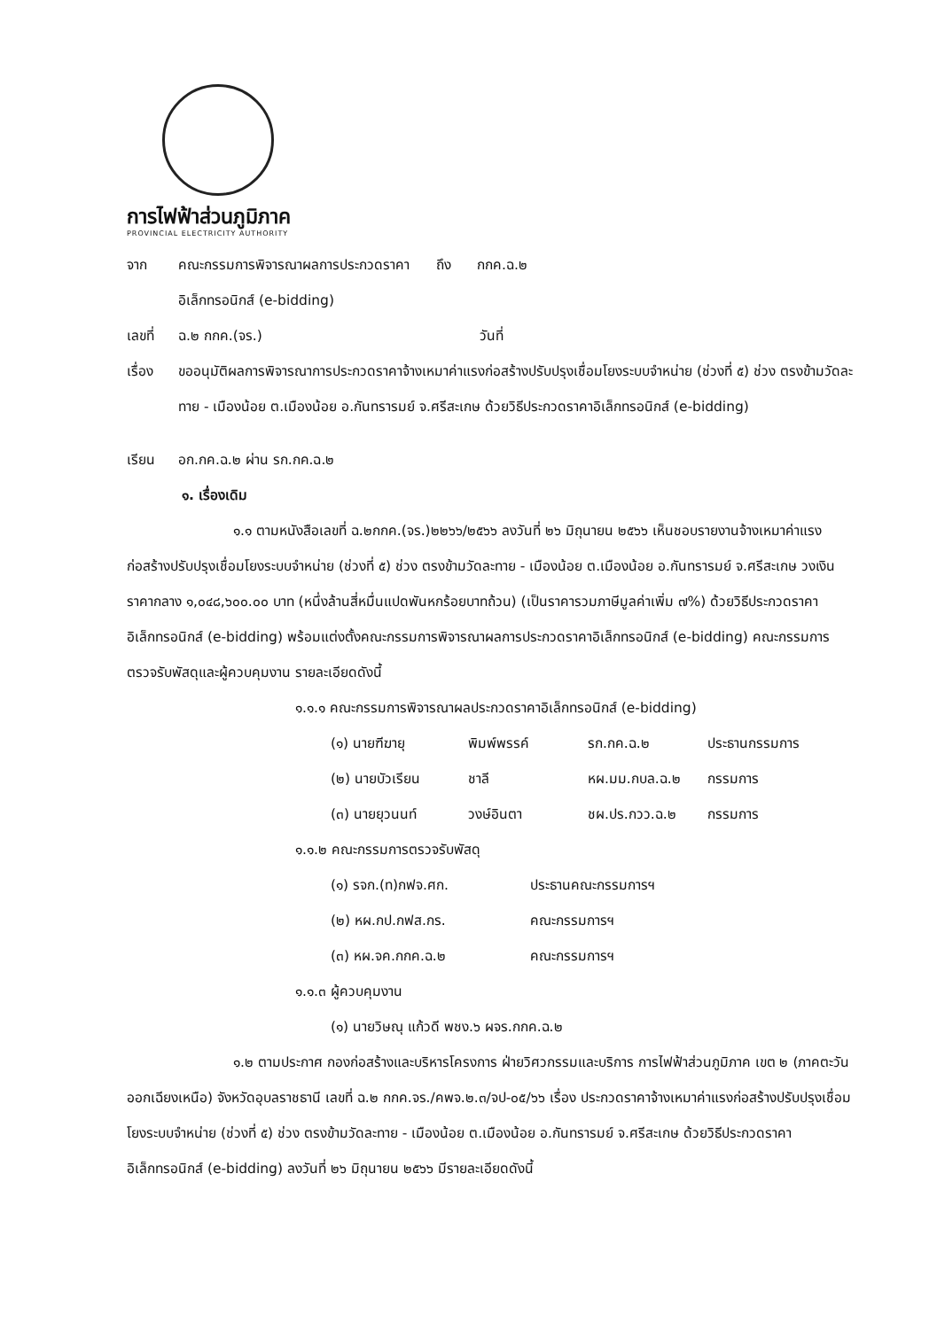การไฟฟ้าส่วนภูมิภาค
PROVINCIAL ELECTRICITY AUTHORITY
จาก คณะกรรมการพิจารณาผลการประกวดราคา ถึง กกค.ฉ.๒
อิเล็กทรอนิกส์ (e-bidding)
เลขที่ ฉ.๒ กกค.(จร.) วันที่
เรื่อง ขออนุมัติผลการพิจารณาการประกวดราคาจ้างเหมาค่าแรงก่อสร้างปรับปรุงเชื่อมโยงระบบจำหน่าย (ช่วงที่ ๕) ช่วง ตรงข้ามวัดละทาย - เมืองน้อย ต.เมืองน้อย อ.กันทรารมย์ จ.ศรีสะเกษ ด้วยวิธีประกวดราคาอิเล็กทรอนิกส์ (e-bidding)
เรียน อก.กค.ฉ.๒ ผ่าน รก.กค.ฉ.๒
๑. เรื่องเดิม
๑.๑ ตามหนังสือเลขที่ ฉ.๒กกค.(จร.)๒๒๖๖/๒๕๖๖ ลงวันที่ ๒๖ มิถุนายน ๒๕๖๖ เห็นชอบรายงานจ้างเหมาค่าแรงก่อสร้างปรับปรุงเชื่อมโยงระบบจำหน่าย (ช่วงที่ ๕) ช่วง ตรงข้ามวัดละทาย - เมืองน้อย ต.เมืองน้อย อ.กันทรารมย์ จ.ศรีสะเกษ วงเงินราคากลาง ๑,๐๔๘,๖๐๐.๐๐ บาท (หนึ่งล้านสี่หมื่นแปดพันหกร้อยบาทถ้วน) (เป็นราคารวมภาษีมูลค่าเพิ่ม ๗%) ด้วยวิธีประกวดราคาอิเล็กทรอนิกส์ (e-bidding) พร้อมแต่งตั้งคณะกรรมการพิจารณาผลการประกวดราคาอิเล็กทรอนิกส์ (e-bidding) คณะกรรมการตรวจรับพัสดุและผู้ควบคุมงาน รายละเอียดดังนี้
๑.๑.๑ คณะกรรมการพิจารณาผลประกวดราคาอิเล็กทรอนิกส์ (e-bidding)
(๑) นายฑีฆายุ พิมพ์พรรค์ รก.กค.ฉ.๒ ประธานกรรมการ
(๒) นายบัวเรียน ชาลี หผ.มม.กบล.ฉ.๒ กรรมการ
(๓) นายยุวนนท์ วงษ์อินตา ชผ.ปร.กวว.ฉ.๒ กรรมการ
๑.๑.๒ คณะกรรมการตรวจรับพัสดุ
(๑) รจก.(ท)กฟจ.ศก. ประธานคณะกรรมการฯ
(๒) หผ.กป.กฟส.กร. คณะกรรมการฯ
(๓) หผ.จค.กกค.ฉ.๒ คณะกรรมการฯ
๑.๑.๓ ผู้ควบคุมงาน
(๑) นายวิษณุ แก้วดี พชง.๖ ผจร.กกค.ฉ.๒
๑.๒ ตามประกาศ กองก่อสร้างและบริหารโครงการ ฝ่ายวิศวกรรมและบริการ การไฟฟ้าส่วนภูมิภาค เขต ๒ (ภาคตะวันออกเฉียงเหนือ) จังหวัดอุบลราชธานี เลขที่ ฉ.๒ กกค.จร./คพจ.๒.๓/จป-๐๕/๖๖ เรื่อง ประกวดราคาจ้างเหมาค่าแรงก่อสร้างปรับปรุงเชื่อมโยงระบบจำหน่าย (ช่วงที่ ๕) ช่วง ตรงข้ามวัดละทาย - เมืองน้อย ต.เมืองน้อย อ.กันทรารมย์ จ.ศรีสะเกษ ด้วยวิธีประกวดราคาอิเล็กทรอนิกส์ (e-bidding) ลงวันที่ ๒๖ มิถุนายน ๒๕๖๖ มีรายละเอียดดังนี้